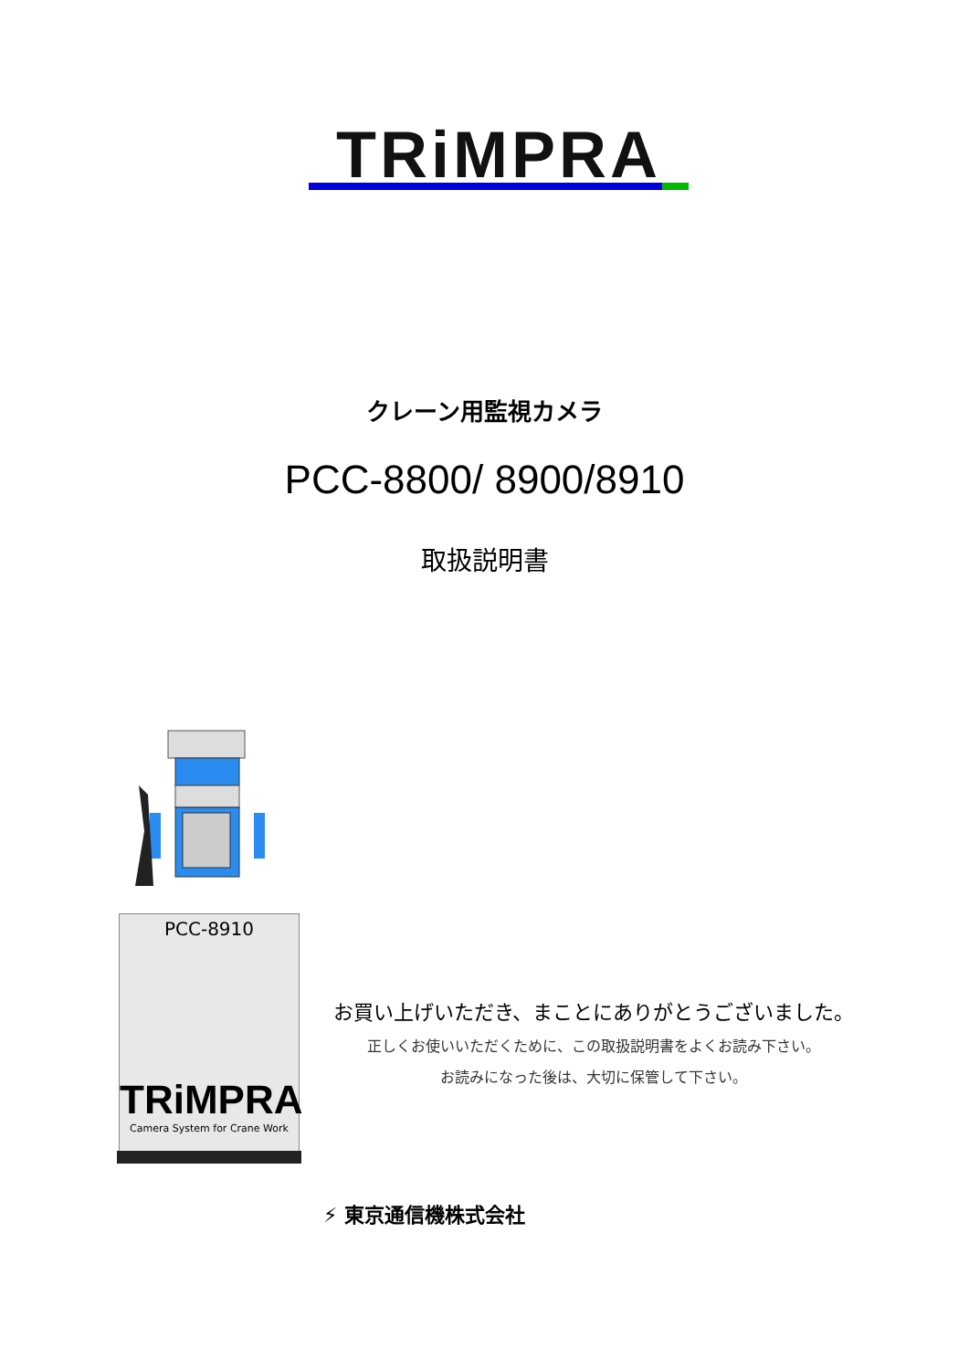TRiMPRA
クレーン用監視カメラ
PCC-8800/ 8900/8910
取扱説明書
PCC-8910
TRiMPRA
Camera System for Crane Work
お買い上げいただき、まことにありがとうございました。
正しくお使いいただくために、この取扱説明書をよくお読み下さい。
お読みになった後は、大切に保管して下さい。
⚡ 東京通信機株式会社